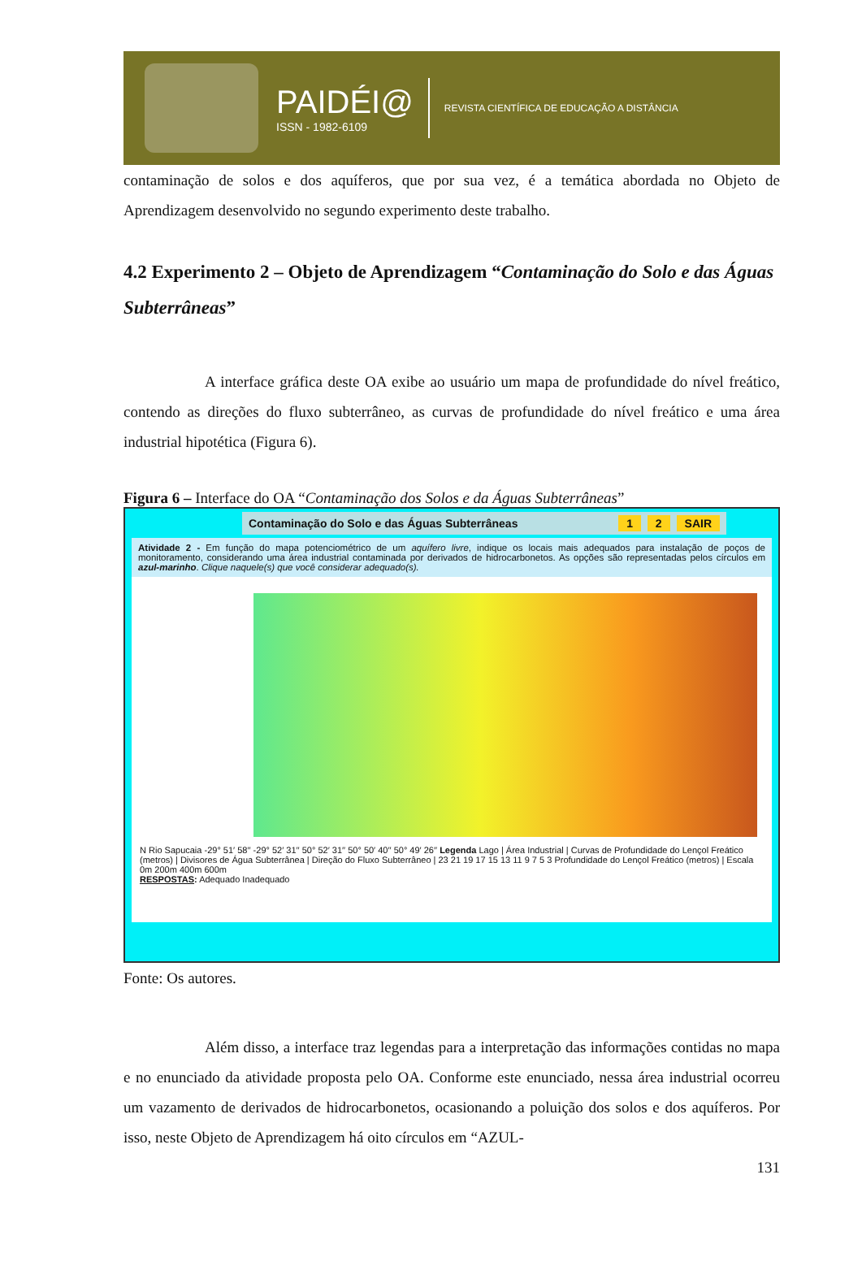PAIDÉI@
ISSN - 1982-6109
REVISTA CIENTÍFICA DE EDUCAÇÃO A DISTÂNCIA
contaminação de solos e dos aquíferos, que por sua vez, é a temática abordada no Objeto de Aprendizagem desenvolvido no segundo experimento deste trabalho.
4.2 Experimento 2 – Objeto de Aprendizagem “Contaminação do Solo e das Águas Subterrâneas”
A interface gráfica deste OA exibe ao usuário um mapa de profundidade do nível freático, contendo as direções do fluxo subterrâneo, as curvas de profundidade do nível freático e uma área industrial hipotética (Figura 6).
Figura 6 – Interface do OA “Contaminação dos Solos e da Águas Subterrâneas”
Contaminação do Solo e das Águas Subterrâneas 1 2 SAIR
Atividade 2 - Em função do mapa potenciométrico de um aquífero livre, indique os locais mais adequados para instalação de poços de monitoramento, considerando uma área industrial contaminada por derivados de hidrocarbonetos. As opções são representadas pelos círculos em azul-marinho. Clique naquele(s) que você considerar adequado(s).
N Rio Sapucaia -29° 51′ 58′′ -29° 52′ 31′′ 50° 52′ 31′′ 50° 50′ 40′′ 50° 49′ 26′′ Legenda Lago | Área Industrial | Curvas de Profundidade do Lençol Freático (metros) | Divisores de Água Subterrânea | Direção do Fluxo Subterrâneo | 23 21 19 17 15 13 11 9 7 5 3 Profundidade do Lençol Freático (metros) | Escala 0m 200m 400m 600m
RESPOSTAS: Adequado Inadequado
Fonte: Os autores.
Além disso, a interface traz legendas para a interpretação das informações contidas no mapa e no enunciado da atividade proposta pelo OA. Conforme este enunciado, nessa área industrial ocorreu um vazamento de derivados de hidrocarbonetos, ocasionando a poluição dos solos e dos aquíferos. Por isso, neste Objeto de Aprendizagem há oito círculos em “AZUL-
131